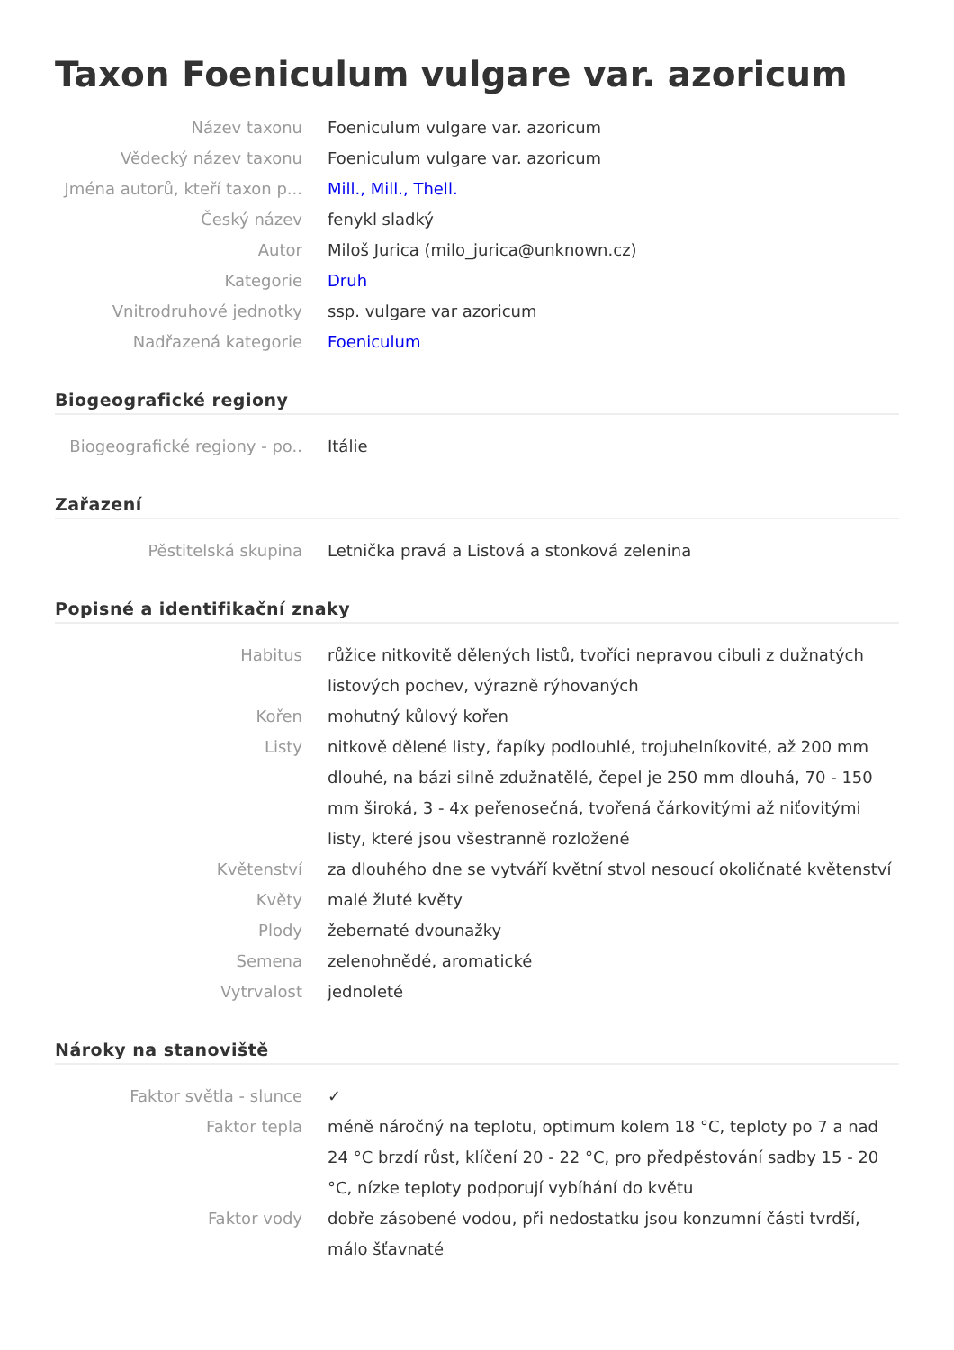Taxon Foeniculum vulgare var. azoricum
Název taxonu
Foeniculum vulgare var. azoricum
Vědecký název taxonu
Foeniculum vulgare var. azoricum
Jména autorů, kteří taxon p...
Mill., Mill., Thell.
Český název
fenykl sladký
Autor
Miloš Jurica (milo_jurica@unknown.cz)
Kategorie
Druh
Vnitrodruhové jednotky
ssp. vulgare var azoricum
Nadřazená kategorie
Foeniculum
Biogeografické regiony
Biogeografické regiony - po..
Itálie
Zařazení
Pěstitelská skupina
Letnička pravá a Listová a stonková zelenina
Popisné a identifikační znaky
Habitus
růžice nitkovitě dělených listů, tvoříci nepravou cibuli z dužnatých listových pochev, výrazně rýhovaných
Kořen
mohutný kůlový kořen
Listy
nitkově dělené listy, řapíky podlouhlé, trojuhelníkovité, až 200 mm dlouhé, na bázi silně zdužnatělé, čepel je 250 mm dlouhá, 70 - 150 mm široká, 3 - 4x peřenosečná, tvořená čárkovitými až niťovitými listy, které jsou všestranně rozložené
Květenství
za dlouhého dne se vytváří květní stvol nesoucí okoličnaté květenství
Květy
malé žluté květy
Plody
žebernaté dvounažky
Semena
zelenohnědé, aromatické
Vytrvalost
jednoleté
Nároky na stanoviště
Faktor světla - slunce
✓
Faktor tepla
méně náročný na teplotu, optimum kolem 18 °C, teploty po 7 a nad 24 °C brzdí růst, klíčení 20 - 22 °C, pro předpěstování sadby 15 - 20 °C, nízke teploty podporují vybíhání do květu
Faktor vody
dobře zásobené vodou, při nedostatku jsou konzumní části tvrdší, málo šťavnaté